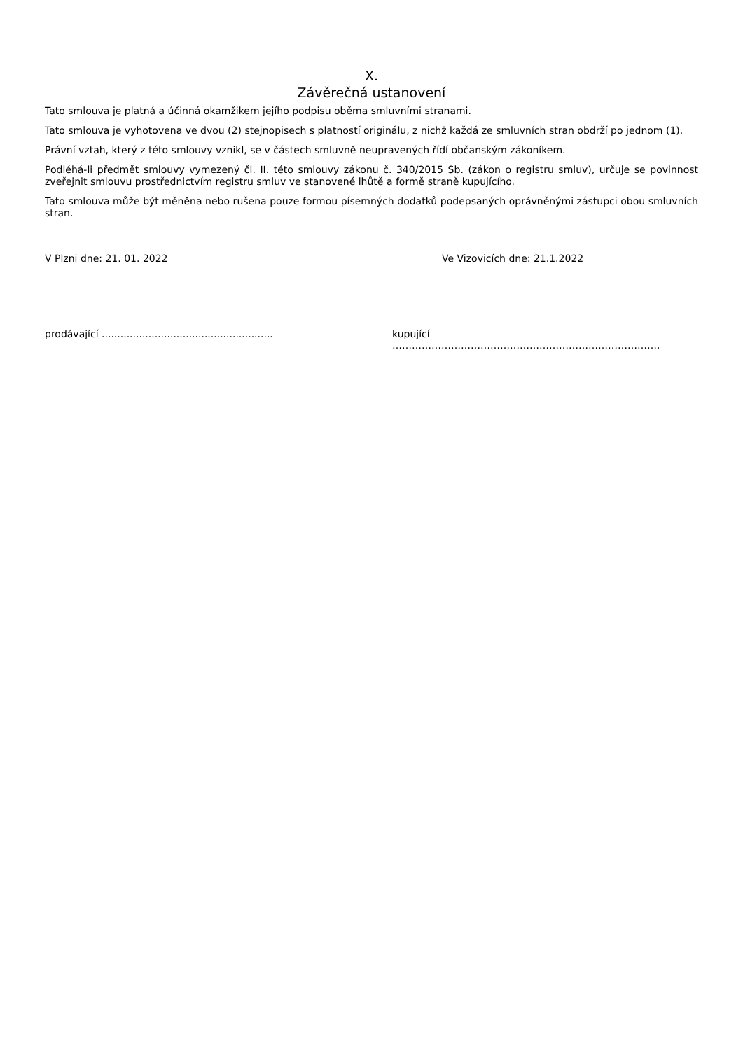X.
Závěrečná ustanovení
Tato smlouva je platná a účinná okamžikem jejího podpisu oběma smluvními stranami.
Tato smlouva je vyhotovena ve dvou (2) stejnopisech s platností originálu, z nichž každá ze smluvních stran obdrží po jednom (1).
Právní vztah, který z této smlouvy vznikl, se v částech smluvně neupravených řídí občanským zákoníkem.
Podléhá-li předmět smlouvy vymezený čl. II. této smlouvy zákonu č. 340/2015 Sb. (zákon o registru smluv), určuje se povinnost zveřejnit smlouvu prostřednictvím registru smluv ve stanovené lhůtě a formě straně kupujícího.
Tato smlouva může být měněna nebo rušena pouze formou písemných dodatků podepsaných oprávněnými zástupci obou smluvních stran.
V Plzni dne: 21. 01. 2022 Ve Vizovicích dne: 21.1.2022
prodávající .......................................................
kupující ……………………………………………………………………….